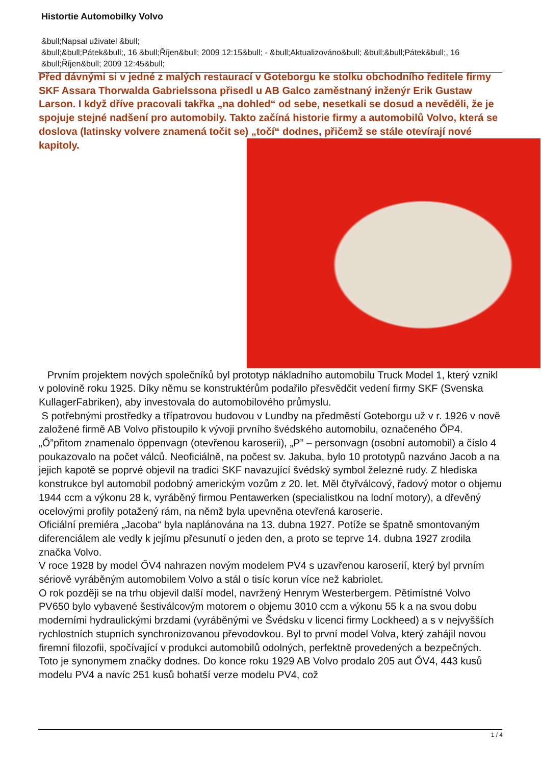Histortie Automobilky Volvo
&bull;Napsal uživatel &bull;
&bull;&bull;Pátek&bull;, 16 &bull;Říjen&bull; 2009 12:15&bull; - &bull;Aktualizováno&bull; &bull;&bull;Pátek&bull;, 16 &bull;Říjen&bull; 2009 12:45&bull;
Před dávnými si v jedné z malých restaurací v Goteborgu ke stolku obchodního ředitele firmy SKF Assara Thorwalda Gabrielssona přisedl u AB Galco zaměstnaný inženýr Erik Gustaw Larson. I když dříve pracovali takřka „na dohled“ od sebe, nesetkali se dosud a nevěděli, že je spojuje stejné nadšení pro automobily. Takto začíná historie firmy a automobilů Volvo, která se doslova (latinsky volvere znamená točit se) „točí“ dodnes,
přičemž se stále otevírají nové kapitoly.
Prvním projektem nových společníků byl prototyp nákladního automobilu Truck Model 1, který vznikl v polovině roku 1925. Díky němu se konstruktérům podařilo přesvědčit vedení firmy SKF (Svenska KullagerFabriken), aby investovala do automobilového průmyslu.
S potřebnými prostředky a třípatrovou budovou v Lundby na předměstí Goteborgu už v r. 1926 v nově založené firmě AB Volvo přistoupilo k vývoji prvního švédského automobilu, označeného ŐP4. „Ő”přitom znamenalo öppenvagn (otevřenou karoserii), „P” – personvagn (osobní automobil) a číslo 4 poukazovalo na počet válců. Neoficiálně, na počest sv. Jakuba, bylo 10 prototypů nazváno Jacob a na jejich kapotě se poprvé objevil na tradici SKF navazující švédský symbol železné rudy. Z hlediska konstrukce byl automobil podobný americkým vozům z 20. let. Měl čtyřválcový, řadový motor o objemu 1944 ccm a výkonu 28 k, vyráběný firmou Pentawerken (specialistkou na lodní motory), a dřevěný ocelovými profily potažený rám, na němž byla upevněna otevřená karoserie.
Oficiální premiéra „Jacoba“ byla naplánována na 13. dubna 1927. Potíže se špatně smontovaným diferenciálem ale vedly k jejímu přesunutí o jeden den, a proto se teprve 14. dubna 1927 zrodila značka Volvo.
V roce 1928 by model ŐV4 nahrazen novým modelem PV4 s uzavřenou karoserií, který byl prvním sériově vyráběným automobilem Volvo a stál o tisíc korun více než kabriolet.
O rok později se na trhu objevil další model, navržený Henrym Westerbergem. Pětimístné Volvo PV650 bylo vybavené šestiválcovým motorem o objemu 3010 ccm a výkonu 55 k a na svou dobu moderními hydraulickými brzdami (vyráběnými ve Švédsku v licenci firmy Lockheed) a s v nejvyšších rychlostních stupních synchronizovanou převodovkou. Byl to první model Volva, který zahájil novou firemní filozofii, spočívající v produkci automobilů odolných, perfektně provedených a bezpečných. Toto je synonymem značky dodnes. Do konce roku 1929 AB Volvo prodalo 205 aut ŐV4, 443 kusů modelu PV4 a navíc 251 kusů bohatší verze modelu PV4, což
1 / 4